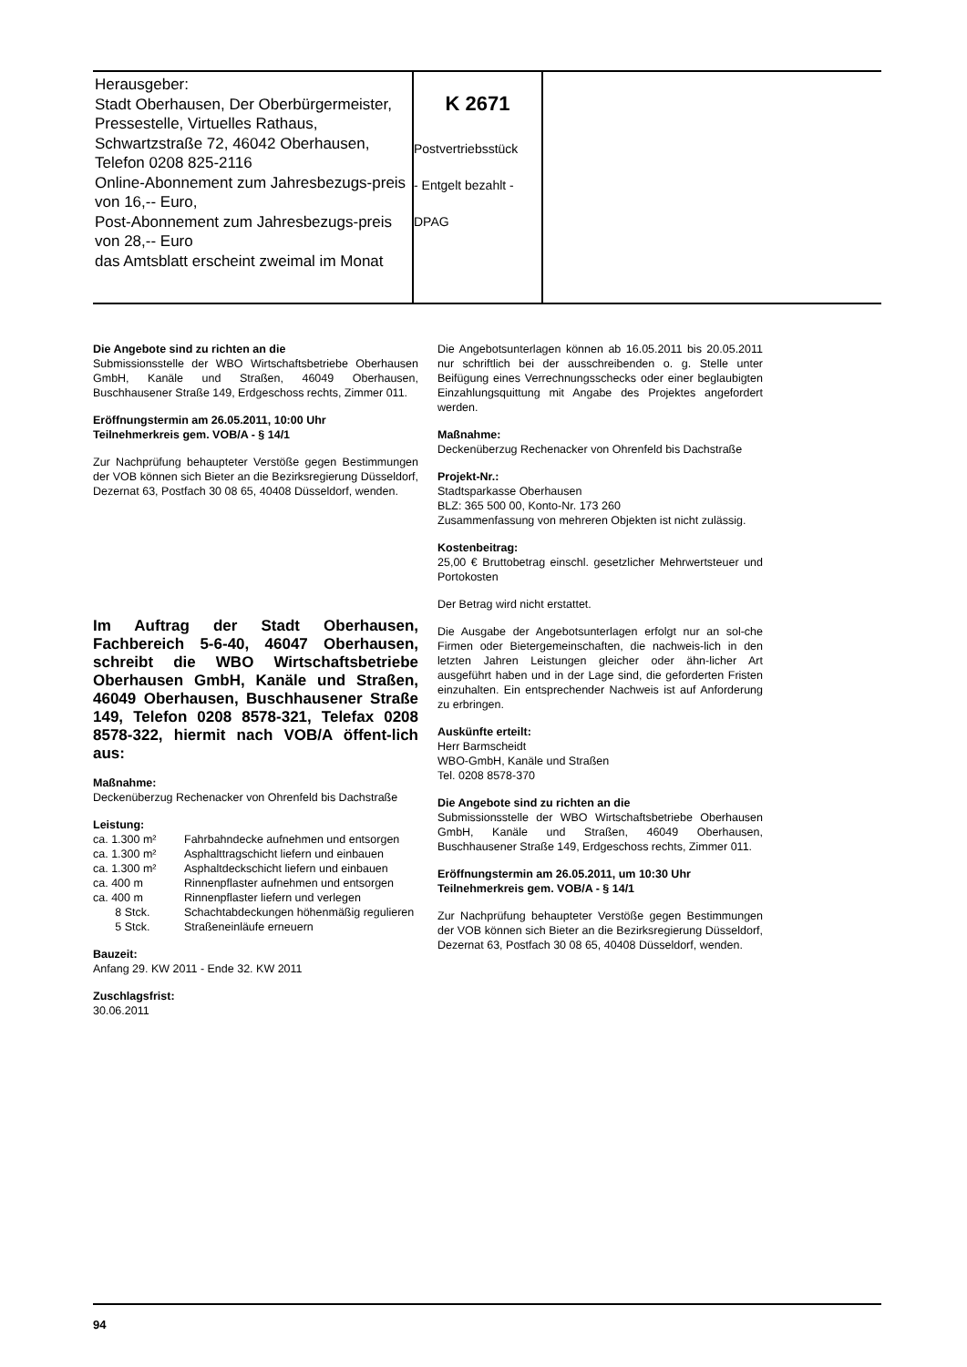Herausgeber:
Stadt Oberhausen, Der Oberbürgermeister, Pressestelle, Virtuelles Rathaus, Schwartzstraße 72, 46042 Oberhausen, Telefon 0208 825-2116
Online-Abonnement zum Jahresbezugs-preis von 16,-- Euro,
Post-Abonnement zum Jahresbezugs-preis von 28,-- Euro
das Amtsblatt erscheint zweimal im Monat
K 2671
Postvertriebsstück
- Entgelt bezahlt -
DPAG
Die Angebote sind zu richten an die
Submissionsstelle der WBO Wirtschaftsbetriebe Oberhausen GmbH, Kanäle und Straßen, 46049 Oberhausen, Buschhausener Straße 149, Erdgeschoss rechts, Zimmer 011.
Eröffnungstermin am 26.05.2011, 10:00 Uhr
Teilnehmerkreis gem. VOB/A - § 14/1
Zur Nachprüfung behaupteter Verstöße gegen Bestimmungen der VOB können sich Bieter an die Bezirksregierung Düsseldorf, Dezernat 63, Postfach 30 08 65, 40408 Düsseldorf, wenden.
Im Auftrag der Stadt Oberhausen, Fachbereich 5-6-40, 46047 Oberhausen, schreibt die WBO Wirtschaftsbetriebe Oberhausen GmbH, Kanäle und Straßen, 46049 Oberhausen, Buschhausener Straße 149, Telefon 0208 8578-321, Telefax 0208 8578-322, hiermit nach VOB/A öffent-lich aus:
Maßnahme:
Deckenüberzug Rechenacker von Ohrenfeld bis Dachstraße
Leistung:
| ca. 1.300 m² | Fahrbahndecke aufnehmen und entsorgen |
| ca. 1.300 m² | Asphalttragschicht liefern und einbauen |
| ca. 1.300 m² | Asphaltdeckschicht liefern und einbauen |
| ca. 400 m | Rinnenpflaster aufnehmen und entsorgen |
| ca. 400 m | Rinnenpflaster liefern und verlegen |
| 8 Stck. | Schachtabdeckungen höhenmäßig regulieren |
| 5 Stck. | Straßeneinläufe erneuern |
Bauzeit:
Anfang 29. KW 2011 - Ende 32. KW 2011
Zuschlagsfrist:
30.06.2011
Die Angebotsunterlagen können ab 16.05.2011 bis 20.05.2011 nur schriftlich bei der ausschreibenden o. g. Stelle unter Beifügung eines Verrechnungsschecks oder einer beglaubigten Einzahlungsquittung mit Angabe des Projektes angefordert werden.
Maßnahme:
Deckenüberzug Rechenacker von Ohrenfeld bis Dachstraße
Projekt-Nr.:
Stadtsparkasse Oberhausen
BLZ: 365 500 00, Konto-Nr. 173 260
Zusammenfassung von mehreren Objekten ist nicht zulässig.
Kostenbeitrag:
25,00 € Bruttobetrag einschl. gesetzlicher Mehrwertsteuer und Portokosten
Der Betrag wird nicht erstattet.
Die Ausgabe der Angebotsunterlagen erfolgt nur an sol-che Firmen oder Bietergemeinschaften, die nachweis-lich in den letzten Jahren Leistungen gleicher oder ähn-licher Art ausgeführt haben und in der Lage sind, die geforderten Fristen einzuhalten. Ein entsprechender Nachweis ist auf Anforderung zu erbringen.
Auskünfte erteilt:
Herr Barmscheidt
WBO-GmbH, Kanäle und Straßen
Tel. 0208 8578-370
Die Angebote sind zu richten an die
Submissionsstelle der WBO Wirtschaftsbetriebe Oberhausen GmbH, Kanäle und Straßen, 46049 Oberhausen, Buschhausener Straße 149, Erdgeschoss rechts, Zimmer 011.
Eröffnungstermin am 26.05.2011, um 10:30 Uhr
Teilnehmerkreis gem. VOB/A - § 14/1
Zur Nachprüfung behaupteter Verstöße gegen Bestimmungen der VOB können sich Bieter an die Bezirksregierung Düsseldorf, Dezernat 63, Postfach 30 08 65, 40408 Düsseldorf, wenden.
94